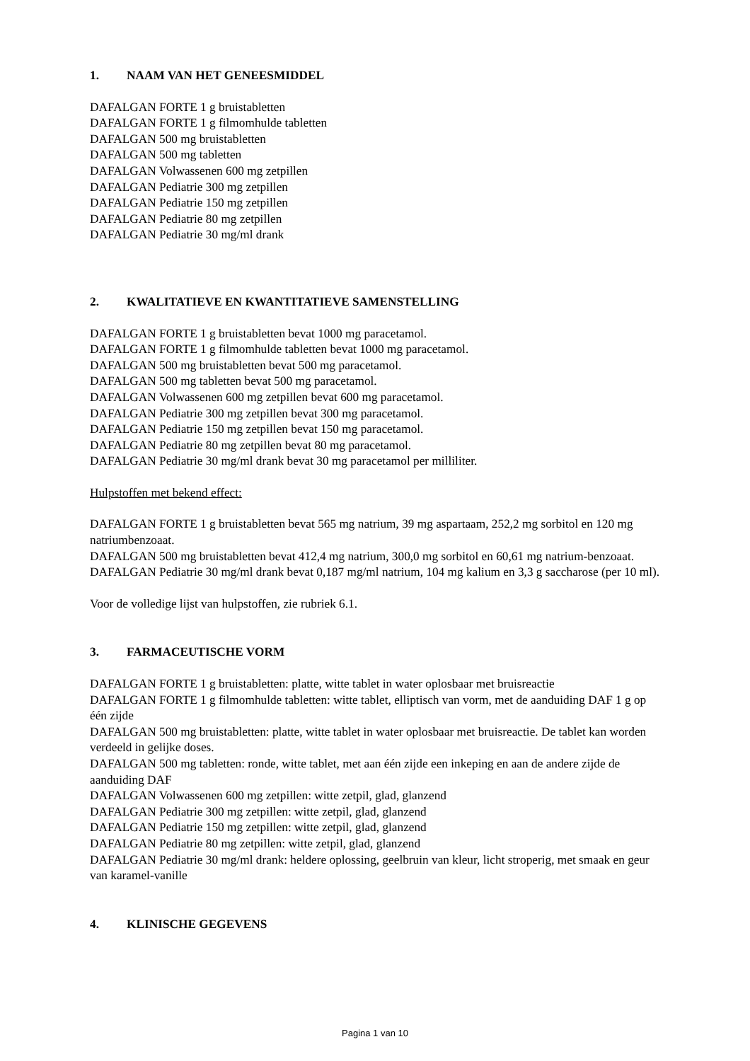1. NAAM VAN HET GENEESMIDDEL
DAFALGAN FORTE 1 g bruistabletten
DAFALGAN FORTE 1 g filmomhulde tabletten
DAFALGAN 500 mg bruistabletten
DAFALGAN 500 mg tabletten
DAFALGAN Volwassenen 600 mg zetpillen
DAFALGAN Pediatrie 300 mg zetpillen
DAFALGAN Pediatrie 150 mg zetpillen
DAFALGAN Pediatrie 80 mg zetpillen
DAFALGAN Pediatrie 30 mg/ml drank
2. KWALITATIEVE EN KWANTITATIEVE SAMENSTELLING
DAFALGAN FORTE 1 g bruistabletten bevat 1000 mg paracetamol.
DAFALGAN FORTE 1 g filmomhulde tabletten bevat 1000 mg paracetamol.
DAFALGAN 500 mg bruistabletten bevat 500 mg paracetamol.
DAFALGAN 500 mg tabletten bevat 500 mg paracetamol.
DAFALGAN Volwassenen 600 mg zetpillen bevat 600 mg paracetamol.
DAFALGAN Pediatrie 300 mg zetpillen bevat 300 mg paracetamol.
DAFALGAN Pediatrie 150 mg zetpillen bevat 150 mg paracetamol.
DAFALGAN Pediatrie 80 mg zetpillen bevat 80 mg paracetamol.
DAFALGAN Pediatrie 30 mg/ml drank bevat 30 mg paracetamol per milliliter.
Hulpstoffen met bekend effect:
DAFALGAN FORTE 1 g bruistabletten bevat 565 mg natrium, 39 mg aspartaam, 252,2 mg sorbitol en 120 mg natriumbenzoaat.
DAFALGAN 500 mg bruistabletten bevat 412,4 mg natrium, 300,0 mg sorbitol en 60,61 mg natrium-benzoaat.
DAFALGAN Pediatrie 30 mg/ml drank bevat 0,187 mg/ml natrium, 104 mg kalium en 3,3 g saccharose (per 10 ml).
Voor de volledige lijst van hulpstoffen, zie rubriek 6.1.
3. FARMACEUTISCHE VORM
DAFALGAN FORTE 1 g bruistabletten: platte, witte tablet in water oplosbaar met bruisreactie
DAFALGAN FORTE 1 g filmomhulde tabletten: witte tablet, elliptisch van vorm, met de aanduiding DAF 1 g op één zijde
DAFALGAN 500 mg bruistabletten: platte, witte tablet in water oplosbaar met bruisreactie. De tablet kan worden verdeeld in gelijke doses.
DAFALGAN 500 mg tabletten: ronde, witte tablet, met aan één zijde een inkeping en aan de andere zijde de aanduiding DAF
DAFALGAN Volwassenen 600 mg zetpillen: witte zetpil, glad, glanzend
DAFALGAN Pediatrie 300 mg zetpillen: witte zetpil, glad, glanzend
DAFALGAN Pediatrie 150 mg zetpillen: witte zetpil, glad, glanzend
DAFALGAN Pediatrie 80 mg zetpillen: witte zetpil, glad, glanzend
DAFALGAN Pediatrie 30 mg/ml drank: heldere oplossing, geelbruin van kleur, licht stroperig, met smaak en geur van karamel-vanille
4. KLINISCHE GEGEVENS
Pagina 1 van 10